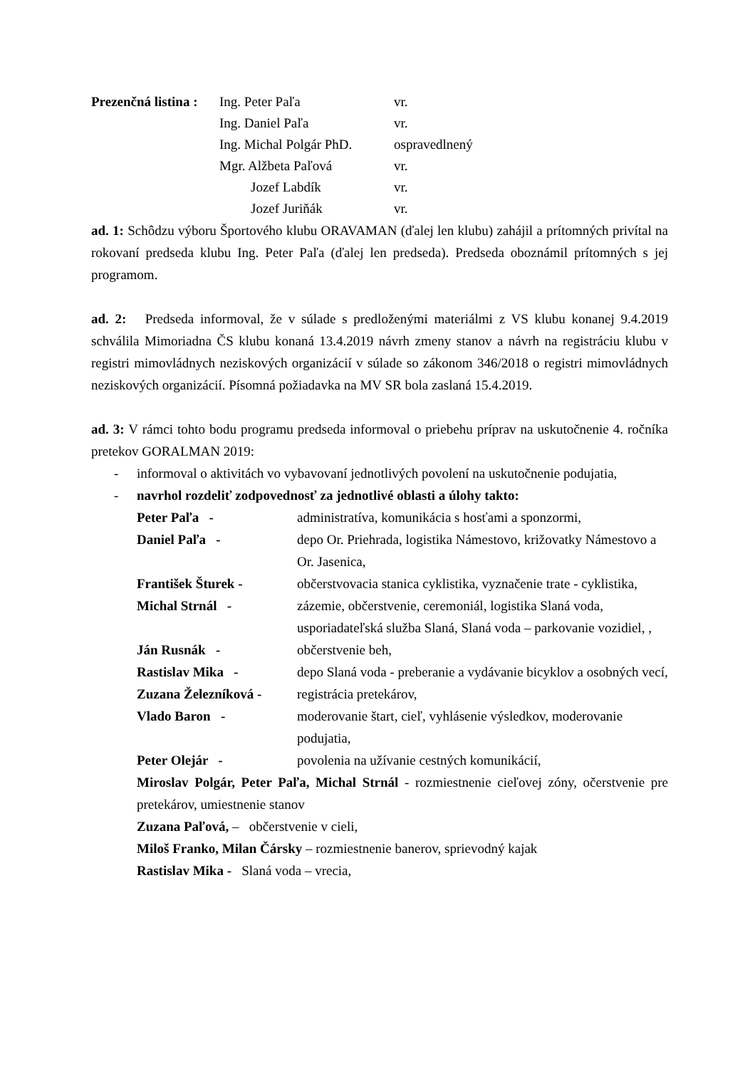| Prezenčná listina : | Ing. Peter Paľa | vr. |
| | Ing. Daniel Paľa | vr. |
| | Ing. Michal Polgár PhD. | ospravedlnený |
| | Mgr. Alžbeta Paľová | vr. |
| | Jozef Labdík | vr. |
| | Jozef Juriňák | vr. |
ad. 1: Schôdzu výboru Športového klubu ORAVAMAN (ďalej len klubu) zahájil a prítomných privítal na rokovaní predseda klubu Ing. Peter Paľa (ďalej len predseda). Predseda oboznámil prítomných s jej programom.
ad. 2: Predseda informoval, že v súlade s predloženými materiálmi z VS klubu konanej 9.4.2019 schválila Mimoriadna ČS klubu konaná 13.4.2019 návrh zmeny stanov a návrh na registráciu klubu v registri mimovládnych neziskových organizácií v súlade so zákonom 346/2018 o registri mimovládnych neziskových organizácií. Písomná požiadavka na MV SR bola zaslaná 15.4.2019.
ad. 3: V rámci tohto bodu programu predseda informoval o priebehu príprav na uskutočnenie 4. ročníka pretekov GORALMAN 2019:
- informoval o aktivitách vo vybavovaní jednotlivých povolení na uskutočnenie podujatia,
- navrhol rozdeliť zodpovednosť za jednotlivé oblasti a úlohy takto:
Peter Paľa - administratíva, komunikácia s hosťami a sponzormi,
Daniel Paľa - depo Or. Priehrada, logistika Námestovo, križovatky Námestovo a Or. Jasenica,
František Šturek - občerstvovacia stanica cyklistika, vyznačenie trate - cyklistika,
Michal Strnál - zázemie, občerstvenie, ceremoniál, logistika Slaná voda, usporiadateľská služba Slaná, Slaná voda – parkovanie vozidiel, ,
Ján Rusnák - občerstvenie beh,
Rastislav Mika - depo Slaná voda - preberanie a vydávanie bicyklov a osobných vecí,
Zuzana Železníková - registrácia pretekárov,
Vlado Baron - moderovanie štart, cieľ, vyhlásenie výsledkov, moderovanie podujatia,
Peter Olejár - povolenia na užívanie cestných komunikácií,
Miroslav Polgár, Peter Paľa, Michal Strnál - rozmiestnenie cieľovej zóny, očerstvenie pre pretekárov, umiestnenie stanov
Zuzana Paľová, – občerstvenie v cieli,
Miloš Franko, Milan Čársky – rozmiestnenie banerov, sprievodný kajak
Rastislav Mika - Slaná voda – vrecia,